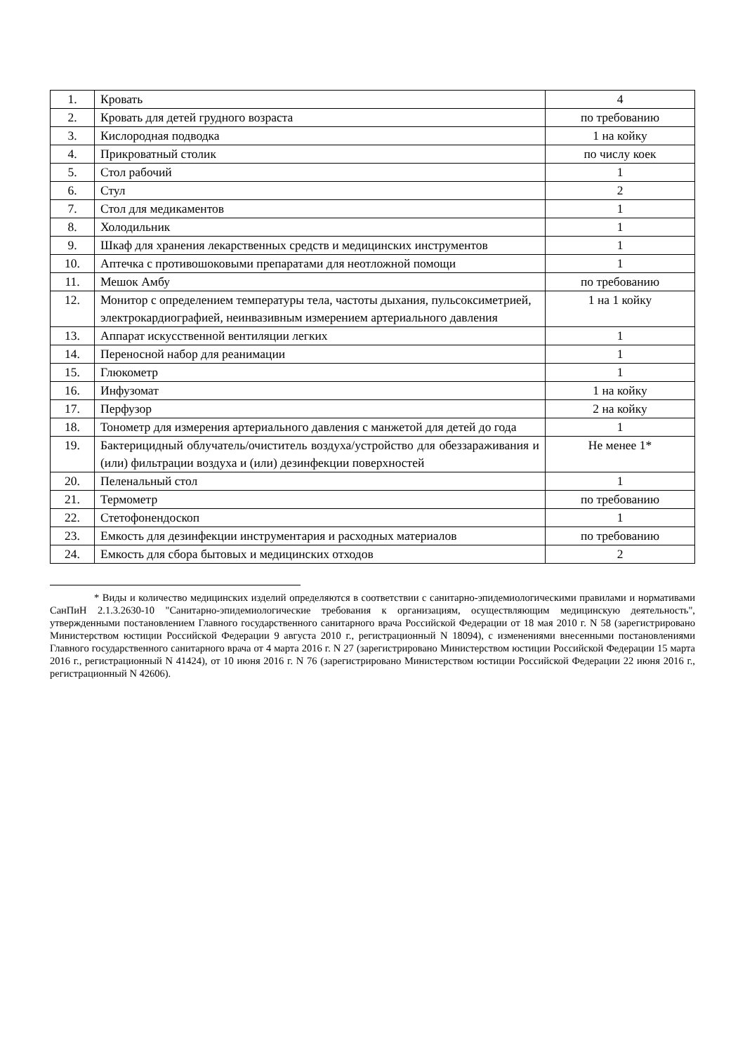| 1. | Кровать | 4 |
| 2. | Кровать для детей грудного возраста | по требованию |
| 3. | Кислородная подводка | 1 на койку |
| 4. | Прикроватный столик | по числу коек |
| 5. | Стол рабочий | 1 |
| 6. | Стул | 2 |
| 7. | Стол для медикаментов | 1 |
| 8. | Холодильник | 1 |
| 9. | Шкаф для хранения лекарственных средств и медицинских инструментов | 1 |
| 10. | Аптечка с противошоковыми препаратами для неотложной помощи | 1 |
| 11. | Мешок Амбу | по требованию |
| 12. | Монитор с определением температуры тела, частоты дыхания, пульсоксиметрией, электрокардиографией, неинвазивным измерением артериального давления | 1 на 1 койку |
| 13. | Аппарат искусственной вентиляции легких | 1 |
| 14. | Переносной набор для реанимации | 1 |
| 15. | Глюкометр | 1 |
| 16. | Инфузомат | 1 на койку |
| 17. | Перфузор | 2 на койку |
| 18. | Тонометр для измерения артериального давления с манжетой для детей до года | 1 |
| 19. | Бактерицидный облучатель/очиститель воздуха/устройство для обеззараживания и (или) фильтрации воздуха и (или) дезинфекции поверхностей | Не менее 1* |
| 20. | Пеленальный стол | 1 |
| 21. | Термометр | по требованию |
| 22. | Стетофонендоскоп | 1 |
| 23. | Емкость для дезинфекции инструментария и расходных материалов | по требованию |
| 24. | Емкость для сбора бытовых и медицинских отходов | 2 |
* Виды и количество медицинских изделий определяются в соответствии с санитарно-эпидемиологическими правилами и нормативами СанПиН 2.1.3.2630-10 "Санитарно-эпидемиологические требования к организациям, осуществляющим медицинскую деятельность", утвержденными постановлением Главного государственного санитарного врача Российской Федерации от 18 мая 2010 г. N 58 (зарегистрировано Министерством юстиции Российской Федерации 9 августа 2010 г., регистрационный N 18094), с изменениями внесенными постановлениями Главного государственного санитарного врача от 4 марта 2016 г. N 27 (зарегистрировано Министерством юстиции Российской Федерации 15 марта 2016 г., регистрационный N 41424), от 10 июня 2016 г. N 76 (зарегистрировано Министерством юстиции Российской Федерации 22 июня 2016 г., регистрационный N 42606).